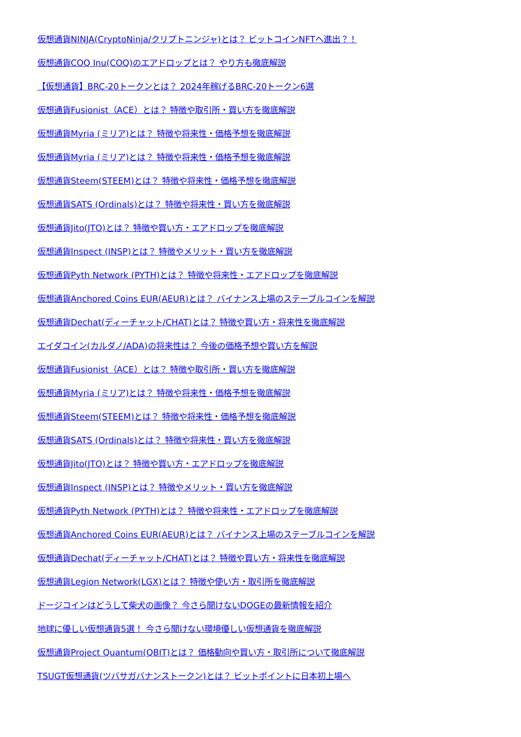仮想通貨NINJA(CryptoNinja/クリプトニンジャ)とは？ ビットコインNFTへ進出？！
仮想通貨COQ Inu(COQ)のエアドロップとは？ やり方も徹底解説
【仮想通貨】BRC-20トークンとは？ 2024年稼げるBRC-20トークン6選
仮想通貨Fusionist（ACE）とは？ 特徴や取引所・買い方を徹底解説
仮想通貨Myria (ミリア)とは？ 特徴や将来性・価格予想を徹底解説
仮想通貨Myria (ミリア)とは？ 特徴や将来性・価格予想を徹底解説
仮想通貨Steem(STEEM)とは？ 特徴や将来性・価格予想を徹底解説
仮想通貨SATS (Ordinals)とは？ 特徴や将来性・買い方を徹底解説
仮想通貨Jito(JTO)とは？ 特徴や買い方・エアドロップを徹底解説
仮想通貨Inspect (INSP)とは？ 特徴やメリット・買い方を徹底解説
仮想通貨Pyth Network (PYTH)とは？ 特徴や将来性・エアドロップを徹底解説
仮想通貨Anchored Coins EUR(AEUR)とは？ バイナンス上場のステーブルコインを解説
仮想通貨Dechat(ディーチャット/CHAT)とは？ 特徴や買い方・将来性を徹底解説
エイダコイン(カルダノ/ADA)の将来性は？ 今後の価格予想や買い方を解説
仮想通貨Fusionist（ACE）とは？ 特徴や取引所・買い方を徹底解説
仮想通貨Myria (ミリア)とは？ 特徴や将来性・価格予想を徹底解説
仮想通貨Steem(STEEM)とは？ 特徴や将来性・価格予想を徹底解説
仮想通貨SATS (Ordinals)とは？ 特徴や将来性・買い方を徹底解説
仮想通貨Jito(JTO)とは？ 特徴や買い方・エアドロップを徹底解説
仮想通貨Inspect (INSP)とは？ 特徴やメリット・買い方を徹底解説
仮想通貨Pyth Network (PYTH)とは？ 特徴や将来性・エアドロップを徹底解説
仮想通貨Anchored Coins EUR(AEUR)とは？ バイナンス上場のステーブルコインを解説
仮想通貨Dechat(ディーチャット/CHAT)とは？ 特徴や買い方・将来性を徹底解説
仮想通貨Legion Network(LGX)とは？ 特徴や使い方・取引所を徹底解説
ドージコインはどうして柴犬の画像？ 今さら聞けないDOGEの最新情報を紹介
地球に優しい仮想通貨5選！ 今さら聞けない環境優しい仮想通貨を徹底解説
仮想通貨Project Quantum(QBIT)とは？ 価格動向や買い方・取引所について徹底解説
TSUGT仮想通貨(ツバサガバナンストークン)とは？ ビットポイントに日本初上場へ